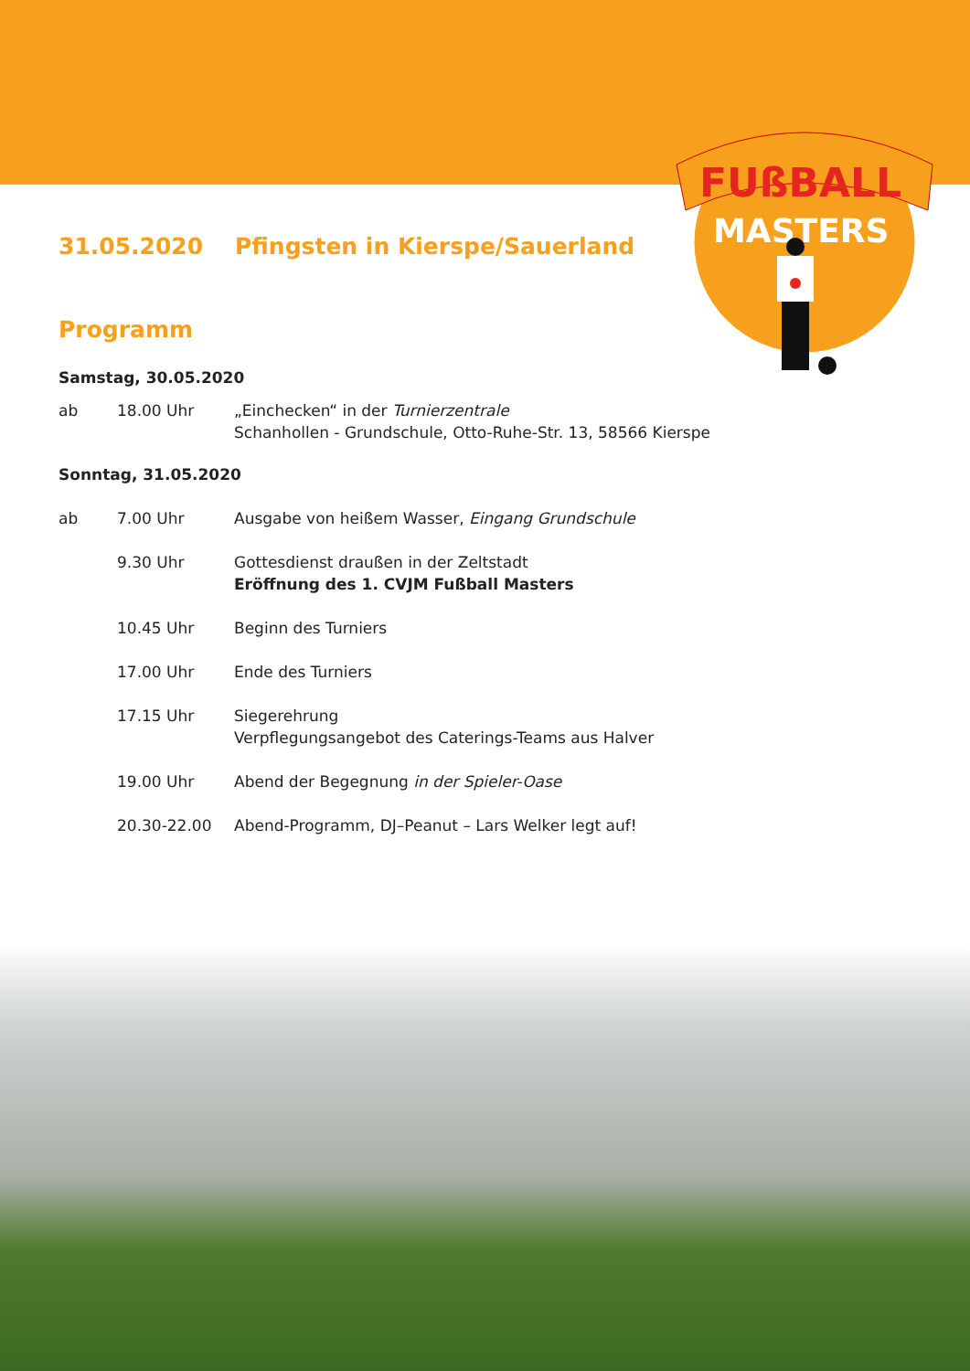FUßBALL
MASTERS
31.05.2020 Pfingsten in Kierspe/Sauerland
Programm
Samstag, 30.05.2020
ab 18.00 Uhr „Einchecken“ in der Turnierzentrale
Schanhollen - Grundschule, Otto-Ruhe-Str. 13, 58566 Kierspe
Sonntag, 31.05.2020
ab 7.00 Uhr Ausgabe von heißem Wasser, Eingang Grundschule
9.30 Uhr Gottesdienst draußen in der Zeltstadt
Eröffnung des 1. CVJM Fußball Masters
10.45 Uhr Beginn des Turniers
17.00 Uhr Ende des Turniers
17.15 Uhr Siegerehrung
Verpflegungsangebot des Caterings-Teams aus Halver
19.00 Uhr Abend der Begegnung in der Spieler-Oase
20.30-22.00 Abend-Programm, DJ–Peanut – Lars Welker legt auf!